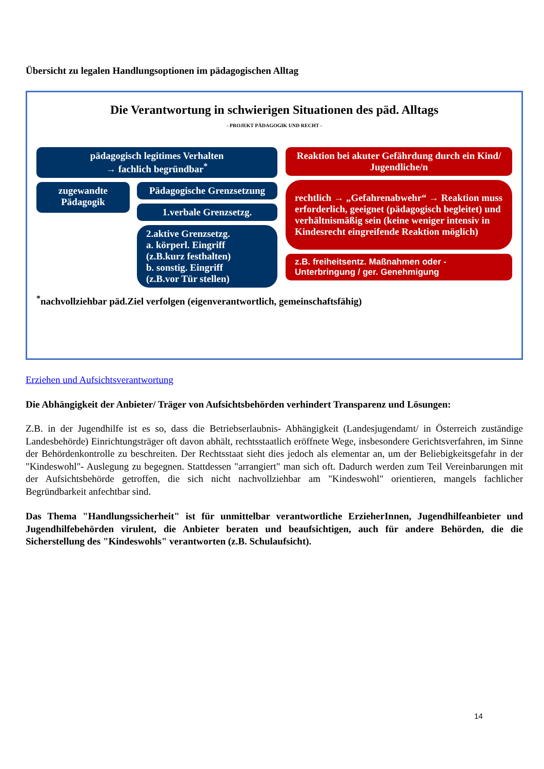Übersicht zu legalen Handlungsoptionen im pädagogischen Alltag
Die Verantwortung in schwierigen Situationen des päd. Alltags
- PROJEKT PÄDAGOGIK UND RECHT -
pädagogisch legitimes Verhalten
→ fachlich begründbar<sup>*</sup>
zugewandte Pädagogik
Pädagogische Grenzsetzung
1.verbale Grenzsetzg.
2.aktive Grenzsetzg.
a. körperl. Eingriff
(z.B.kurz festhalten)
b. sonstig. Eingriff
(z.B.vor Tür stellen)
Reaktion bei akuter Gefährdung durch ein Kind/ Jugendliche/n
rechtlich → „Gefahrenabwehr“ → Reaktion muss erforderlich, geeignet (pädagogisch begleitet) und verhältnismäßig sein (keine weniger intensiv in Kindesrecht eingreifende Reaktion möglich)
z.B. freiheitsentz. Maßnahmen oder - Unterbringung / ger. Genehmigung
<sup>*</sup> nachvollziehbar päd.Ziel verfolgen (eigenverantwortlich, gemeinschaftsfähig)
Erziehen und Aufsichtsverantwortung
Die Abhängigkeit der Anbieter/ Träger von Aufsichtsbehörden verhindert Transparenz und Lösungen:
Z.B. in der Jugendhilfe ist es so, dass die Betriebserlaubnis- Abhängigkeit (Landesjugendamt/ in Österreich zuständige Landesbehörde) Einrichtungsträger oft davon abhält, rechtsstaatlich eröffnete Wege, insbesondere Gerichtsverfahren, im Sinne der Behördenkontrolle zu beschreiten. Der Rechtsstaat sieht dies jedoch als elementar an, um der Beliebigkeitsgefahr in der "Kindeswohl"- Auslegung zu begegnen. Stattdessen "arrangiert" man sich oft. Dadurch werden zum Teil Vereinbarungen mit der Aufsichtsbehörde getroffen, die sich nicht nachvollziehbar am "Kindeswohl" orientieren, mangels fachlicher Begründbarkeit anfechtbar sind.
Das Thema "Handlungssicherheit" ist für unmittelbar verantwortliche ErzieherInnen, Jugendhilfeanbieter und Jugendhilfebehörden virulent, die Anbieter beraten und beaufsichtigen, auch für andere Behörden, die die Sicherstellung des "Kindeswohls" verantworten (z.B. Schulaufsicht).
14